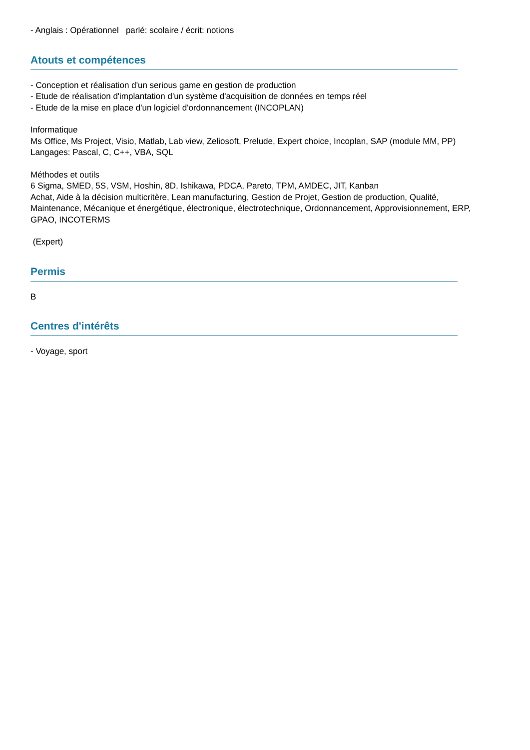- Anglais : Opérationnel parlé: scolaire / écrit: notions
Atouts et compétences
- Conception et réalisation d'un serious game en gestion de production
- Etude de réalisation d'implantation d'un système d'acquisition de données en temps réel
- Etude de la mise en place d'un logiciel d'ordonnancement (INCOPLAN)
Informatique
Ms Office, Ms Project, Visio, Matlab, Lab view, Zeliosoft, Prelude, Expert choice, Incoplan, SAP (module MM, PP)
Langages: Pascal, C, C++, VBA, SQL
Méthodes et outils
6 Sigma, SMED, 5S, VSM, Hoshin, 8D, Ishikawa, PDCA, Pareto, TPM, AMDEC, JIT, Kanban
Achat, Aide à la décision multicritère, Lean manufacturing, Gestion de Projet, Gestion de production, Qualité, Maintenance, Mécanique et énergétique, électronique, électrotechnique, Ordonnancement, Approvisionnement, ERP, GPAO, INCOTERMS
(Expert)
Permis
B
Centres d'intérêts
- Voyage, sport